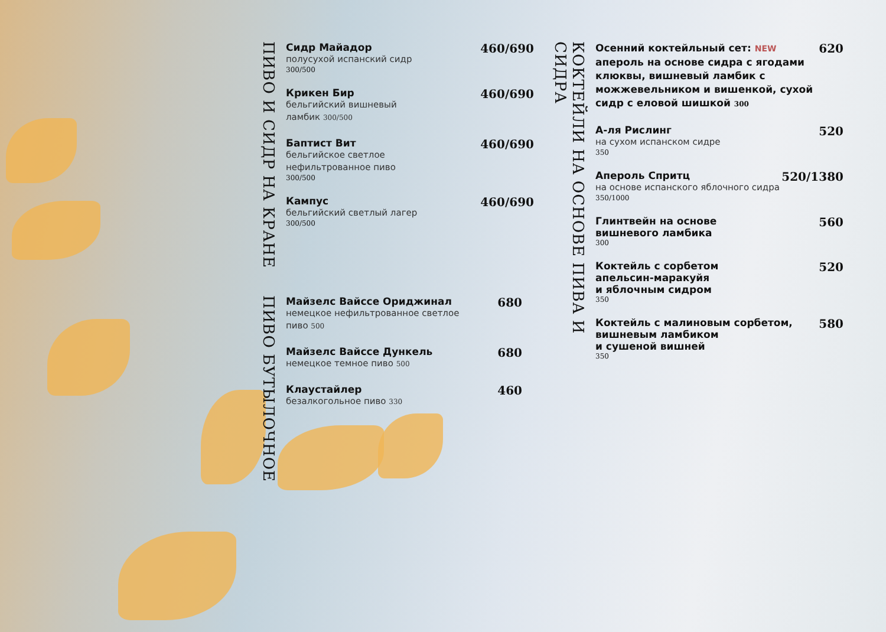ПИВО И СИДР НА КРАНЕ
Сидр Майадор
полусухой испанский сидр
300/500
460/690
Крикен Бир
бельгийский вишневый
ламбик 300/500
460/690
Баптист Вит
бельгийское светлое
нефильтрованное пиво
300/500
460/690
Кампус
бельгийский светлый лагер
300/500
460/690
ПИВО БУТЫЛОЧНОЕ
Майзелс Вайссе Ориджинал
немецкое нефильтрованное светлое
пиво 500
680
Майзелс Вайссе Дункель
немецкое темное пиво 500
680
Клаустайлер
безалкогольное пиво 330
460
КОКТЕЙЛИ НА ОСНОВЕ ПИВА И СИДРА
Осенний коктейльный сет: NEW
апероль на основе сидра с ягодами клюквы, вишневый ламбик с можжевельником и вишенкой, сухой сидр с еловой шишкой 300
620
А-ля Рислинг
на сухом испанском сидре
350
520
Апероль Спритц
на основе испанского яблочного сидра
350/1000
520/1380
Глинтвейн на основе
вишневого ламбика
300
560
Коктейль с сорбетом
апельсин-маракуйя
и яблочным сидром
350
520
Коктейль с малиновым сорбетом,
вишневым ламбиком
и сушеной вишней
350
580